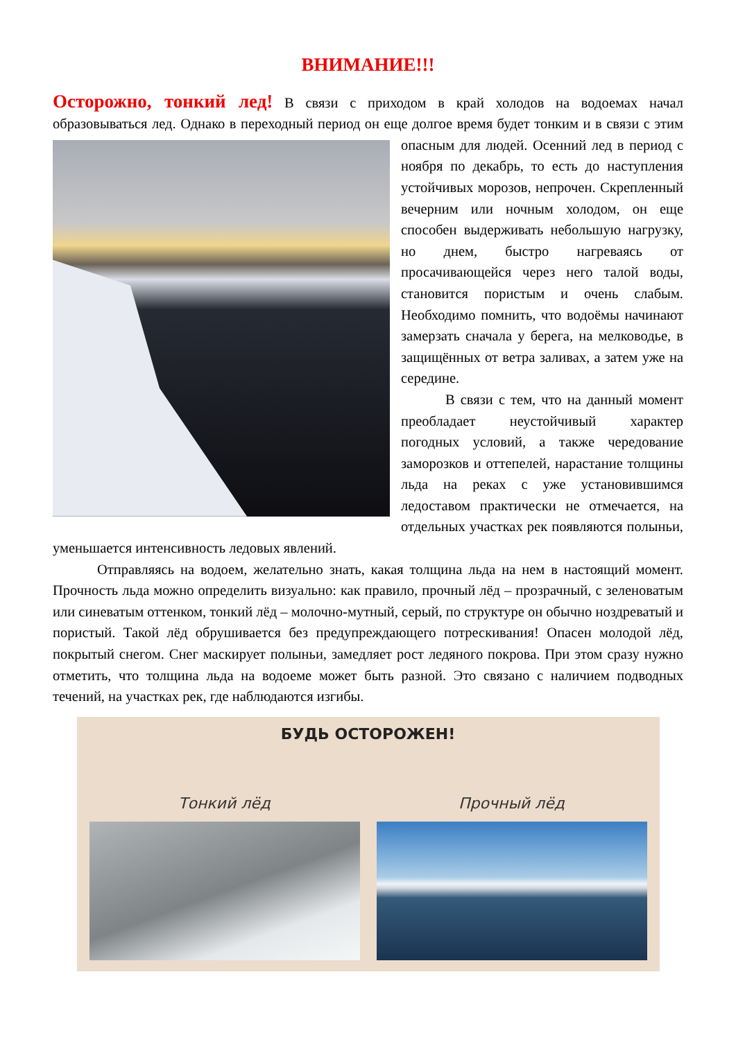ВНИМАНИЕ!!!
Осторожно, тонкий лед! В связи с приходом в край холодов на водоемах начал образовываться лед. Однако в переходный период он еще долгое время будет тонким и в связи с этим опасным для людей. Осенний лед в период с ноября по декабрь, то есть до наступления устойчивых морозов, непрочен. Скрепленный вечерним или ночным холодом, он еще способен выдерживать небольшую нагрузку, но днем, быстро нагреваясь от просачивающейся через него талой воды, становится пористым и очень слабым. Необходимо помнить, что водоёмы начинают замерзать сначала у берега, на мелководье, в защищённых от ветра заливах, а затем уже на середине.
В связи с тем, что на данный момент преобладает неустойчивый характер погодных условий, а также чередование заморозков и оттепелей, нарастание толщины льда на реках с уже установившимся ледоставом практически не отмечается, на отдельных участках рек появляются полыньи, уменьшается интенсивность ледовых явлений.
Отправляясь на водоем, желательно знать, какая толщина льда на нем в настоящий момент. Прочность льда можно определить визуально: как правило, прочный лёд – прозрачный, с зеленоватым или синеватым оттенком, тонкий лёд – молочно-мутный, серый, по структуре он обычно ноздреватый и пористый. Такой лёд обрушивается без предупреждающего потрескивания! Опасен молодой лёд, покрытый снегом. Снег маскирует полыньи, замедляет рост ледяного покрова. При этом сразу нужно отметить, что толщина льда на водоеме может быть разной. Это связано с наличием подводных течений, на участках рек, где наблюдаются изгибы.
БУДЬ ОСТОРОЖЕН!
Тонкий лёд Прочный лёд